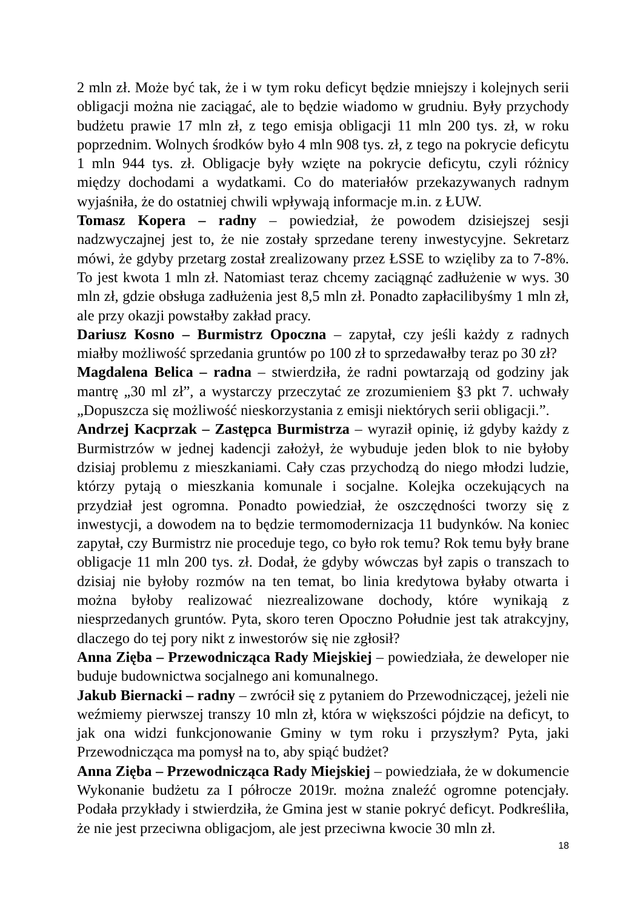2 mln zł. Może być tak, że i w tym roku deficyt będzie mniejszy i kolejnych serii obligacji można nie zaciągać, ale to będzie wiadomo w grudniu. Były przychody budżetu prawie 17 mln zł, z tego emisja obligacji 11 mln 200 tys. zł, w roku poprzednim. Wolnych środków było 4 mln 908 tys. zł, z tego na pokrycie deficytu 1 mln 944 tys. zł. Obligacje były wzięte na pokrycie deficytu, czyli różnicy między dochodami a wydatkami. Co do materiałów przekazywanych radnym wyjaśniła, że do ostatniej chwili wpływają informacje m.in. z ŁUW.
Tomasz Kopera – radny – powiedział, że powodem dzisiejszej sesji nadzwyczajnej jest to, że nie zostały sprzedane tereny inwestycyjne. Sekretarz mówi, że gdyby przetarg został zrealizowany przez ŁSSE to wzięliby za to 7-8%. To jest kwota 1 mln zł. Natomiast teraz chcemy zaciągnąć zadłużenie w wys. 30 mln zł, gdzie obsługa zadłużenia jest 8,5 mln zł. Ponadto zapłacilibyśmy 1 mln zł, ale przy okazji powstałby zakład pracy.
Dariusz Kosno – Burmistrz Opoczna – zapytał, czy jeśli każdy z radnych miałby możliwość sprzedania gruntów po 100 zł to sprzedawałby teraz po 30 zł?
Magdalena Belica – radna – stwierdziła, że radni powtarzają od godziny jak mantrę „30 ml zł”, a wystarczy przeczytać ze zrozumieniem §3 pkt 7. uchwały „Dopuszcza się możliwość nieskorzystania z emisji niektórych serii obligacji.”.
Andrzej Kacprzak – Zastępca Burmistrza – wyraził opinię, iż gdyby każdy z Burmistrzów w jednej kadencji założył, że wybuduje jeden blok to nie byłoby dzisiaj problemu z mieszkaniami. Cały czas przychodzą do niego młodzi ludzie, którzy pytają o mieszkania komunale i socjalne. Kolejka oczekujących na przydział jest ogromna. Ponadto powiedział, że oszczędności tworzy się z inwestycji, a dowodem na to będzie termomodernizacja 11 budynków. Na koniec zapytał, czy Burmistrz nie proceduje tego, co było rok temu? Rok temu były brane obligacje 11 mln 200 tys. zł. Dodał, że gdyby wówczas był zapis o transzach to dzisiaj nie byłoby rozmów na ten temat, bo linia kredytowa byłaby otwarta i można byłoby realizować niezrealizowane dochody, które wynikają z niesprzedanych gruntów. Pyta, skoro teren Opoczno Południe jest tak atrakcyjny, dlaczego do tej pory nikt z inwestorów się nie zgłosił?
Anna Zięba – Przewodnicząca Rady Miejskiej – powiedziała, że deweloper nie buduje budownictwa socjalnego ani komunalnego.
Jakub Biernacki – radny – zwrócił się z pytaniem do Przewodniczącej, jeżeli nie weźmiemy pierwszej transzy 10 mln zł, która w większości pójdzie na deficyt, to jak ona widzi funkcjonowanie Gminy w tym roku i przyszłym? Pyta, jaki Przewodnicząca ma pomysł na to, aby spiąć budżet?
Anna Zięba – Przewodnicząca Rady Miejskiej – powiedziała, że w dokumencie Wykonanie budżetu za I półrocze 2019r. można znaleźć ogromne potencjały. Podała przykłady i stwierdziła, że Gmina jest w stanie pokryć deficyt. Podkreśliła, że nie jest przeciwna obligacjom, ale jest przeciwna kwocie 30 mln zł.
18